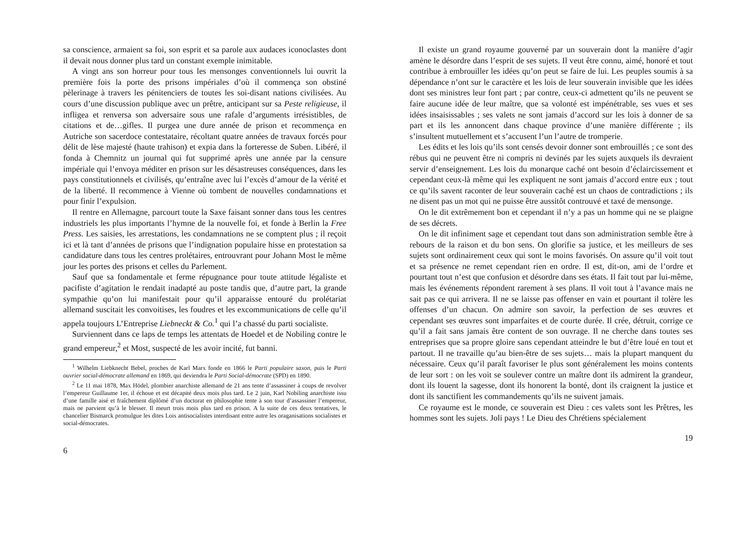sa conscience, armaient sa foi, son esprit et sa parole aux audaces iconoclastes dont il devait nous donner plus tard un constant exemple inimitable.
A vingt ans son horreur pour tous les mensonges conventionnels lui ouvrit la première fois la porte des prisons impériales d’où il commença son obstiné pèlerinage à travers les pénitenciers de toutes les soi-disant nations civilisées. Au cours d’une discussion publique avec un prêtre, anticipant sur sa Peste religieuse, il infligea et renversa son adversaire sous une rafale d’arguments irrésistibles, de citations et de…gifles. Il purgea une dure année de prison et recommença en Autriche son sacerdoce contestataire, récoltant quatre années de travaux forcés pour délit de lèse majesté (haute trahison) et expia dans la forteresse de Suben. Libéré, il fonda à Chemnitz un journal qui fut supprimé après une année par la censure impériale qui l’envoya méditer en prison sur les désastreuses conséquences, dans les pays constitutionnels et civilisés, qu’entraîne avec lui l’excès d’amour de la vérité et de la liberté. Il recommence à Vienne où tombent de nouvelles condamnations et pour finir l’expulsion.
Il rentre en Allemagne, parcourt toute la Saxe faisant sonner dans tous les centres industriels les plus importants l’hymne de la nouvelle foi, et fonde à Berlin la Free Press. Les saisies, les arrestations, les condamnations ne se comptent plus ; il reçoit ici et là tant d’années de prisons que l’indignation populaire hisse en protestation sa candidature dans tous les centres prolétaires, entrouvrant pour Johann Most le même jour les portes des prisons et celles du Parlement.
Sauf que sa fondamentale et ferme répugnance pour toute attitude légaliste et pacifiste d’agitation le rendait inadapté au poste tandis que, d’autre part, la grande sympathie qu’on lui manifestait pour qu’il apparaisse entouré du prolétariat allemand suscitait les convoitises, les foudres et les excommunications de celle qu’il appela toujours L’Entreprise Liebneckt & Co.<sup>1</sup> qui l’a chassé du parti socialiste.
Surviennent dans ce laps de temps les attentats de Hoedel et de Nobiling contre le grand empereur,<sup>2</sup> et Most, suspecté de les avoir incité, fut banni.
<sup>1</sup> Wilhelm Liebknecht Bebel, proches de Karl Marx fonde en 1866 le Parti populaire saxon, puis le Parti ouvrier social-démocrate allemand en 1869, qui deviendra le Parti Social-démocrate (SPD) en 1890.
<sup>2</sup> Le 11 mai 1878, Max Hödel, plombier anarchiste allemand de 21 ans tente d’assassiner à coups de revolver l’empereur Guillaume 1er, il échoue et est décapité deux mois plus tard. Le 2 juin, Karl Nobiling anarchiste issu d’une famille aisé et fraîchement diplômé d’un doctorat en philosophie tente à son tour d’assassiner l’empereur, mais ne parvient qu’à le blesser. Il meurt trois mois plus tard en prison. A la suite de ces deux tentatives, le chancelier Bismarck promulgue les dites Lois antisocialistes interdisant entre autre les oraganisations socialistes et social-démocrates.
6
Il existe un grand royaume gouverné par un souverain dont la manière d’agir amène le désordre dans l’esprit de ses sujets. Il veut être connu, aimé, honoré et tout contribue à embrouiller les idées qu’on peut se faire de lui. Les peuples soumis à sa dépendance n’ont sur le caractère et les lois de leur souverain invisible que les idées dont ses ministres leur font part ; par contre, ceux-ci admettent qu’ils ne peuvent se faire aucune idée de leur maître, que sa volonté est impénétrable, ses vues et ses idées insaisissables ; ses valets ne sont jamais d’accord sur les lois à donner de sa part et ils les annoncent dans chaque province d’une manière différente ; ils s’insultent mutuellement et s’accusent l’un l’autre de tromperie.
Les édits et les lois qu’ils sont censés devoir donner sont embrouillés ; ce sont des rébus qui ne peuvent être ni compris ni devinés par les sujets auxquels ils devraient servir d’enseignement. Les lois du monarque caché ont besoin d’éclaircissement et cependant ceux-là même qui les expliquent ne sont jamais d’accord entre eux ; tout ce qu’ils savent raconter de leur souverain caché est un chaos de contradictions ; ils ne disent pas un mot qui ne puisse être aussitôt controuvé et taxé de mensonge.
On le dit extrêmement bon et cependant il n’y a pas un homme qui ne se plaigne de ses décrets.
On le dit infiniment sage et cependant tout dans son administration semble être à rebours de la raison et du bon sens. On glorifie sa justice, et les meilleurs de ses sujets sont ordinairement ceux qui sont le moins favorisés. On assure qu’il voit tout et sa présence ne remet cependant rien en ordre. Il est, dit-on, ami de l’ordre et pourtant tout n’est que confusion et désordre dans ses états. Il fait tout par lui-même, mais les événements répondent rarement à ses plans. Il voit tout à l’avance mais ne sait pas ce qui arrivera. Il ne se laisse pas offenser en vain et pourtant il tolère les offenses d’un chacun. On admire son savoir, la perfection de ses œuvres et cependant ses œuvres sont imparfaites et de courte durée. Il crée, détruit, corrige ce qu’il a fait sans jamais être content de son ouvrage. Il ne cherche dans toutes ses entreprises que sa propre gloire sans cependant atteindre le but d’être loué en tout et partout. Il ne travaille qu’au bien-être de ses sujets… mais la plupart manquent du nécessaire. Ceux qu’il paraît favoriser le plus sont généralement les moins contents de leur sort : on les voit se soulever contre un maître dont ils admirent la grandeur, dont ils louent la sagesse, dont ils honorent la bonté, dont ils craignent la justice et dont ils sanctifient les commandements qu’ils ne suivent jamais.
Ce royaume est le monde, ce souverain est Dieu : ces valets sont les Prêtres, les hommes sont les sujets. Joli pays ! Le Dieu des Chrétiens spécialement
19